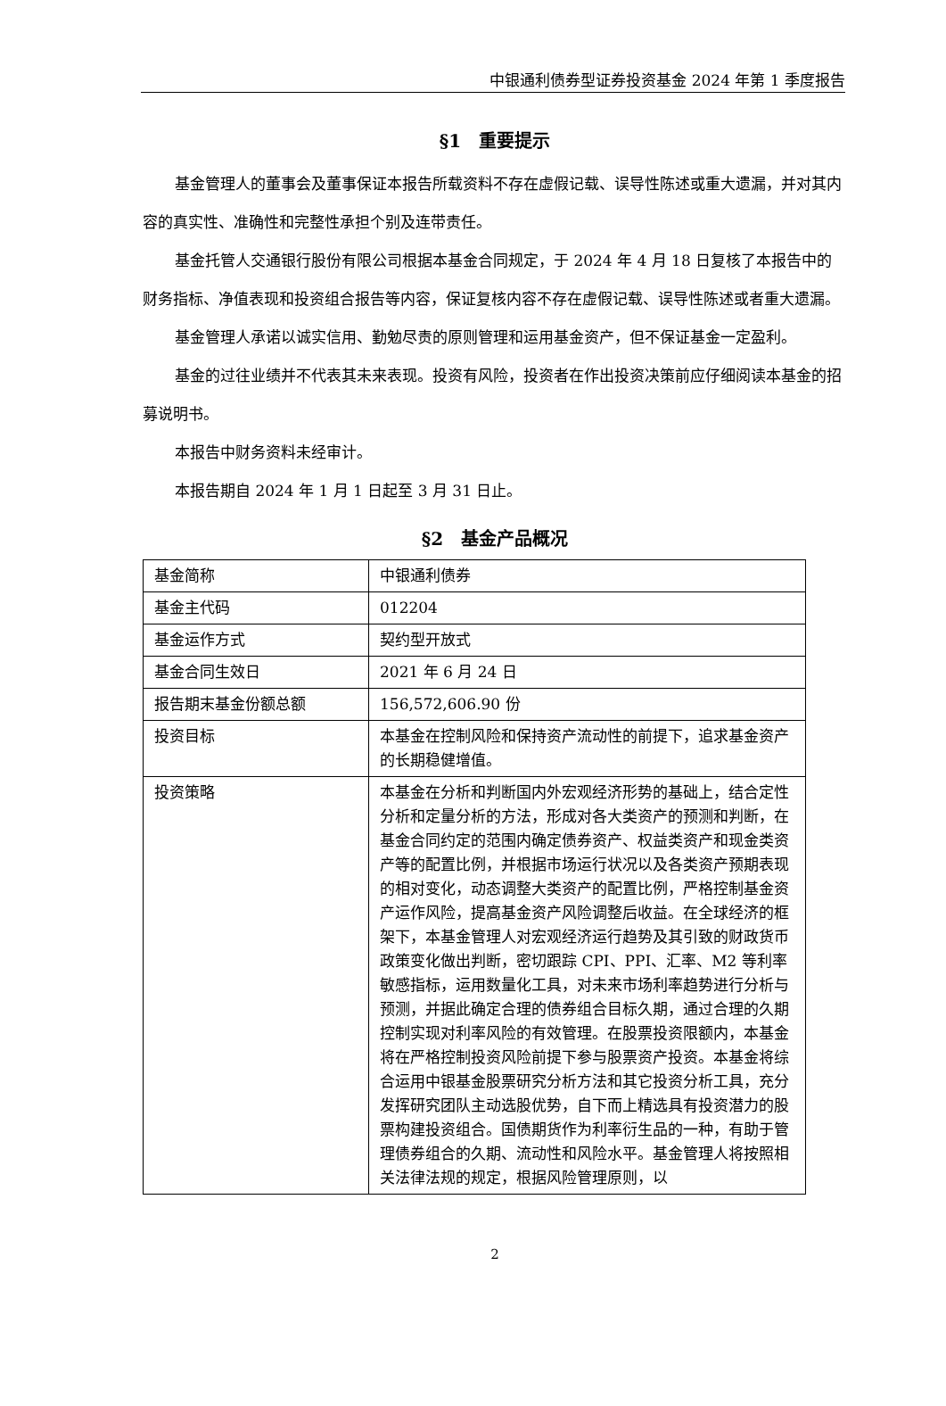中银通利债券型证券投资基金 2024 年第 1 季度报告
§1　重要提示
基金管理人的董事会及董事保证本报告所载资料不存在虚假记载、误导性陈述或重大遗漏，并对其内容的真实性、准确性和完整性承担个别及连带责任。
基金托管人交通银行股份有限公司根据本基金合同规定，于 2024 年 4 月 18 日复核了本报告中的财务指标、净值表现和投资组合报告等内容，保证复核内容不存在虚假记载、误导性陈述或者重大遗漏。
基金管理人承诺以诚实信用、勤勉尽责的原则管理和运用基金资产，但不保证基金一定盈利。
基金的过往业绩并不代表其未来表现。投资有风险，投资者在作出投资决策前应仔细阅读本基金的招募说明书。
本报告中财务资料未经审计。
本报告期自 2024 年 1 月 1 日起至 3 月 31 日止。
§2　基金产品概况
| 基金简称 | 中银通利债券 |
| 基金主代码 | 012204 |
| 基金运作方式 | 契约型开放式 |
| 基金合同生效日 | 2021 年 6 月 24 日 |
| 报告期末基金份额总额 | 156,572,606.90 份 |
| 投资目标 | 本基金在控制风险和保持资产流动性的前提下，追求基金资产的长期稳健增值。 |
| 投资策略 | 本基金在分析和判断国内外宏观经济形势的基础上，结合定性分析和定量分析的方法，形成对各大类资产的预测和判断，在基金合同约定的范围内确定债券资产、权益类资产和现金类资产等的配置比例，并根据市场运行状况以及各类资产预期表现的相对变化，动态调整大类资产的配置比例，严格控制基金资产运作风险，提高基金资产风险调整后收益。在全球经济的框架下，本基金管理人对宏观经济运行趋势及其引致的财政货币政策变化做出判断，密切跟踪 CPI、PPI、汇率、M2 等利率敏感指标，运用数量化工具，对未来市场利率趋势进行分析与预测，并据此确定合理的债券组合目标久期，通过合理的久期控制实现对利率风险的有效管理。在股票投资限额内，本基金将在严格控制投资风险前提下参与股票资产投资。本基金将综合运用中银基金股票研究分析方法和其它投资分析工具，充分发挥研究团队主动选股优势，自下而上精选具有投资潜力的股票构建投资组合。国债期货作为利率衍生品的一种，有助于管理债券组合的久期、流动性和风险水平。基金管理人将按照相关法律法规的规定，根据风险管理原则，以 |
2